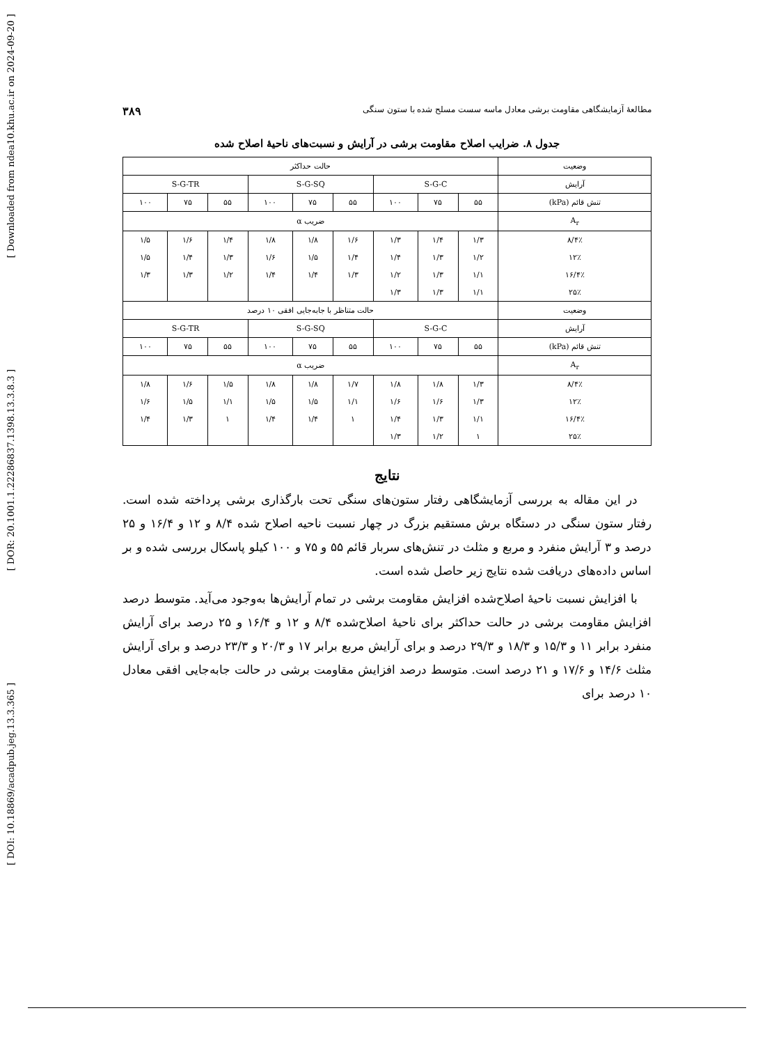[ Downloaded from ndea10.khu.ac.ir on 2024-09-20 ]
[ DOR: 20.1001.1.22286837.1398.13.3.8.3 ]
[ DOI: 10.18869/acadpub.jeg.13.3.365 ]
مطالعهٔ آزمایشگاهی مقاومت برشی معادل ماسه سست مسلح شده با ستون سنگی ۳۸۹
جدول ۸. ضرایب اصلاح مقاومت برشی در آرایش و نسبت‌های ناحیهٔ اصلاح شده
| وضعیت | حالت حداکثر | | | | | | | | |
| آرایش | S-G-C | | | S-G-SQ | | | S-G-TR | | |
| تنش قائم (kPa) | ۵۵ | ۷۵ | ۱۰۰ | ۵۵ | ۷۵ | ۱۰۰ | ۵۵ | ۷۵ | ۱۰۰ |
| A<sub>r</sub> | ضریب α | | | | | | | | |
| ۸/۴٪ | ۱/۳ | ۱/۴ | ۱/۳ | ۱/۶ | ۱/۸ | ۱/۸ | ۱/۴ | ۱/۶ | ۱/۵ |
| ۱۲٪ | ۱/۲ | ۱/۳ | ۱/۴ | ۱/۴ | ۱/۵ | ۱/۶ | ۱/۳ | ۱/۴ | ۱/۵ |
| ۱۶/۴٪ | ۱/۱ | ۱/۳ | ۱/۲ | ۱/۳ | ۱/۴ | ۱/۴ | ۱/۲ | ۱/۳ | ۱/۳ |
| ۲۵٪ | ۱/۱ | ۱/۳ | ۱/۳ | | | | | | |
| وضعیت | حالت متناظر با جابه‌جایی افقی ۱۰ درصد | | | | | | | | |
| آرایش | S-G-C | | | S-G-SQ | | | S-G-TR | | |
| تنش قائم (kPa) | ۵۵ | ۷۵ | ۱۰۰ | ۵۵ | ۷۵ | ۱۰۰ | ۵۵ | ۷۵ | ۱۰۰ |
| A<sub>r</sub> | ضریب α | | | | | | | | |
| ۸/۴٪ | ۱/۳ | ۱/۸ | ۱/۸ | ۱/۷ | ۱/۸ | ۱/۸ | ۱/۵ | ۱/۶ | ۱/۸ |
| ۱۲٪ | ۱/۳ | ۱/۶ | ۱/۶ | ۱/۱ | ۱/۵ | ۱/۵ | ۱/۱ | ۱/۵ | ۱/۶ |
| ۱۶/۴٪ | ۱/۱ | ۱/۳ | ۱/۴ | ۱ | ۱/۴ | ۱/۴ | ۱ | ۱/۳ | ۱/۴ |
| ۲۵٪ | ۱ | ۱/۲ | ۱/۳ | | | | | | |
نتایج
در این مقاله به بررسی آزمایشگاهی رفتار ستون‌های سنگی تحت بارگذاری برشی پرداخته شده است. رفتار ستون سنگی در دستگاه برش مستقیم بزرگ در چهار نسبت ناحیه اصلاح شده ۸/۴ و ۱۲ و ۱۶/۴ و ۲۵ درصد و ۳ آرایش منفرد و مربع و مثلث در تنش‌های سربار قائم ۵۵ و ۷۵ و ۱۰۰ کیلو پاسکال بررسی شده و بر اساس داده‌های دریافت شده نتایج زیر حاصل شده است.
با افزایش نسبت ناحیهٔ اصلاح‌شده افزایش مقاومت برشی در تمام آرایش‌ها به‌وجود می‌آید. متوسط درصد افزایش مقاومت برشی در حالت حداکثر برای ناحیهٔ اصلاح‌شده ۸/۴ و ۱۲ و ۱۶/۴ و ۲۵ درصد برای آرایش منفرد برابر ۱۱ و ۱۵/۳ و ۱۸/۳ و ۲۹/۳ درصد و برای آرایش مربع برابر ۱۷ و ۲۰/۳ و ۲۳/۳ درصد و برای آرایش مثلث ۱۴/۶ و ۱۷/۶ و ۲۱ درصد است. متوسط درصد افزایش مقاومت برشی در حالت جابه‌جایی افقی معادل ۱۰ درصد برای